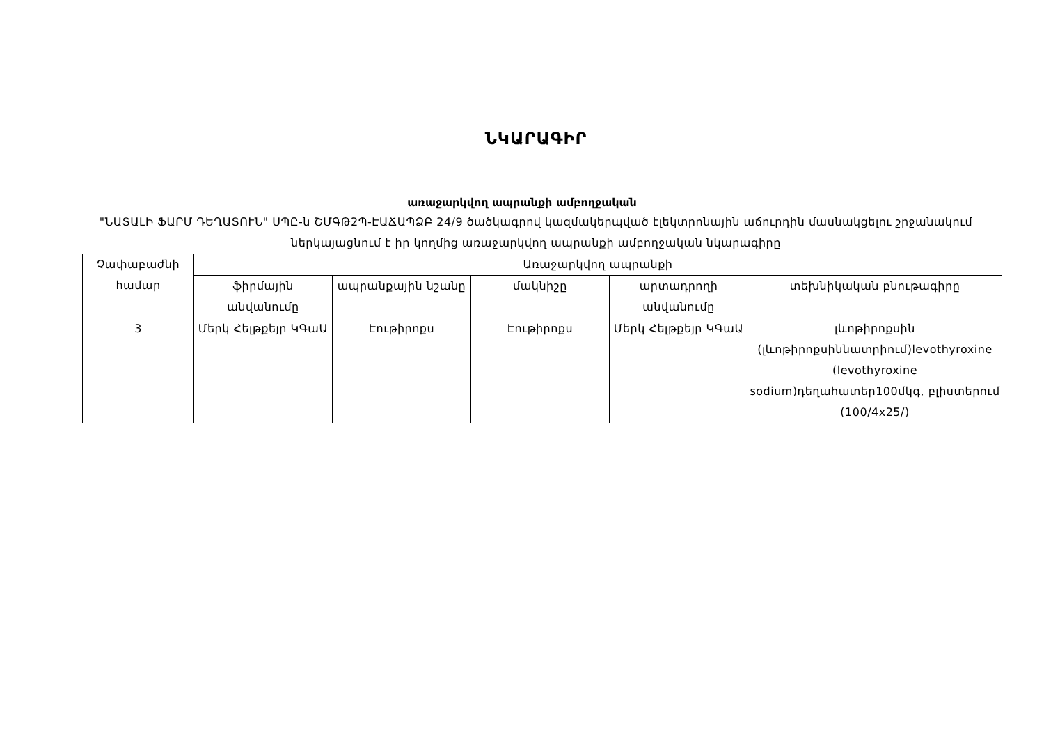ՆԿԱՐԱԳԻՐ
առաջարկվող ապրանքի ամբողջական
"ՆԱՏԱԼԻ ՖԱՐՄ ԴԵՂԱՏՈՒՆ" ՍՊԸ-ն ՇՄԳԹ2Պ-ԷԱՃԱՊՁԲ 24/9 ծածկագրով կազմակերպված էլեկտրոնային աճուրդին մասնակցելու շրջանակում ներկայացնում է իր կողմից առաջարկվող ապրանքի ամբողջական նկարագիրը
| Չափաբաժնի համար | Առաջարկվող ապրանքի | | | | |
| --- | --- | --- | --- | --- | --- |
| | ֆիրմային անվանումը | ապրանքային նշանը | մակնիշը | արտադրողի անվանումը | տեխնիկական բնութագիրը |
| 3 | Մերկ Հելթքեյր ԿԳաԱ | Էութիրոքս | Էութիրոքս | Մերկ Հելթքեյր ԿԳաԱ | լևոթիրոքսին (լևոթիրոքսիննատրիում)levothyroxine (levothyroxine sodium)դեղահատեր100մկգ, բլիստերում (100/4x25/) |